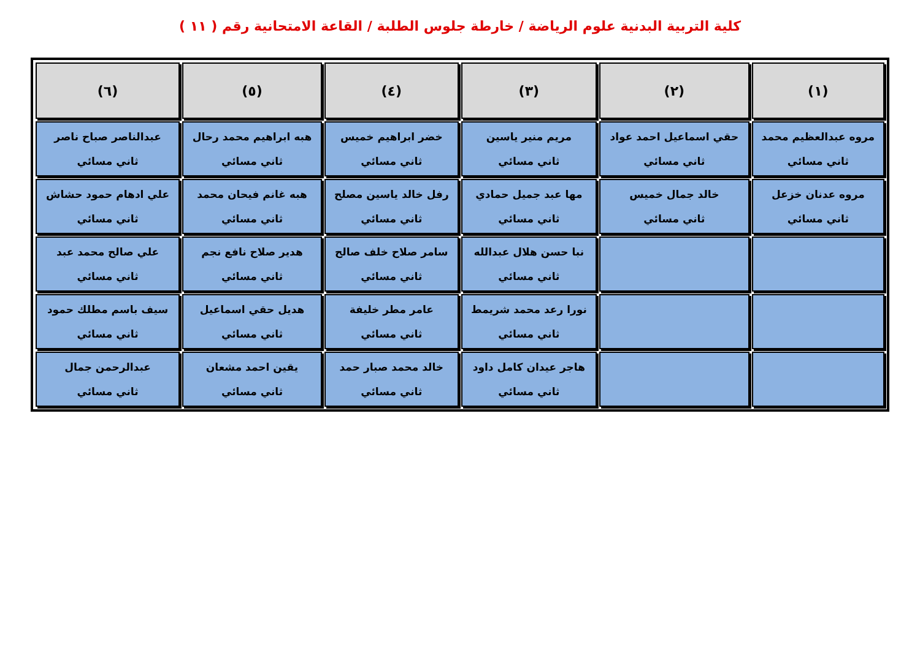كلية التربية البدنية علوم الرياضة / خارطة جلوس الطلبة / القاعة الامتحانية رقم ( ١١ )
| (١) | (٢) | (٣) | (٤) | (٥) | (٦) |
| --- | --- | --- | --- | --- | --- |
| مروه عبدالعظيم محمد ثاني مسائي | حقي اسماعيل احمد عواد ثاني مسائي | مريم منير ياسين ثاني مسائي | خضر ابراهيم خميس ثاني مسائي | هبه ابراهيم محمد رحال ثاني مسائي | عبدالناصر صباح ناصر ثاني مسائي |
| مروه عدنان خزعل ثاني مسائي | خالد جمال خميس ثاني مسائي | مها عبد جميل حمادي ثاني مسائي | رفل خالد ياسين مصلح ثاني مسائي | هبه غانم فيحان محمد ثاني مسائي | علي ادهام حمود حشاش ثاني مسائي |
| | | نبا حسن هلال عبدالله ثاني مسائي | سامر صلاح خلف صالح ثاني مسائي | هدير صلاح نافع نجم ثاني مسائي | علي صالح محمد عبد ثاني مسائي |
| | | نورا رعد محمد شريمط ثاني مسائي | عامر مطر خليفة ثاني مسائي | هديل حقي اسماعيل ثاني مسائي | سيف باسم مطلك حمود ثاني مسائي |
| | | هاجر عيدان كامل داود ثاني مسائي | خالد محمد صبار حمد ثاني مسائي | يقين احمد مشعان ثاني مسائي | عبدالرحمن جمال ثاني مسائي |